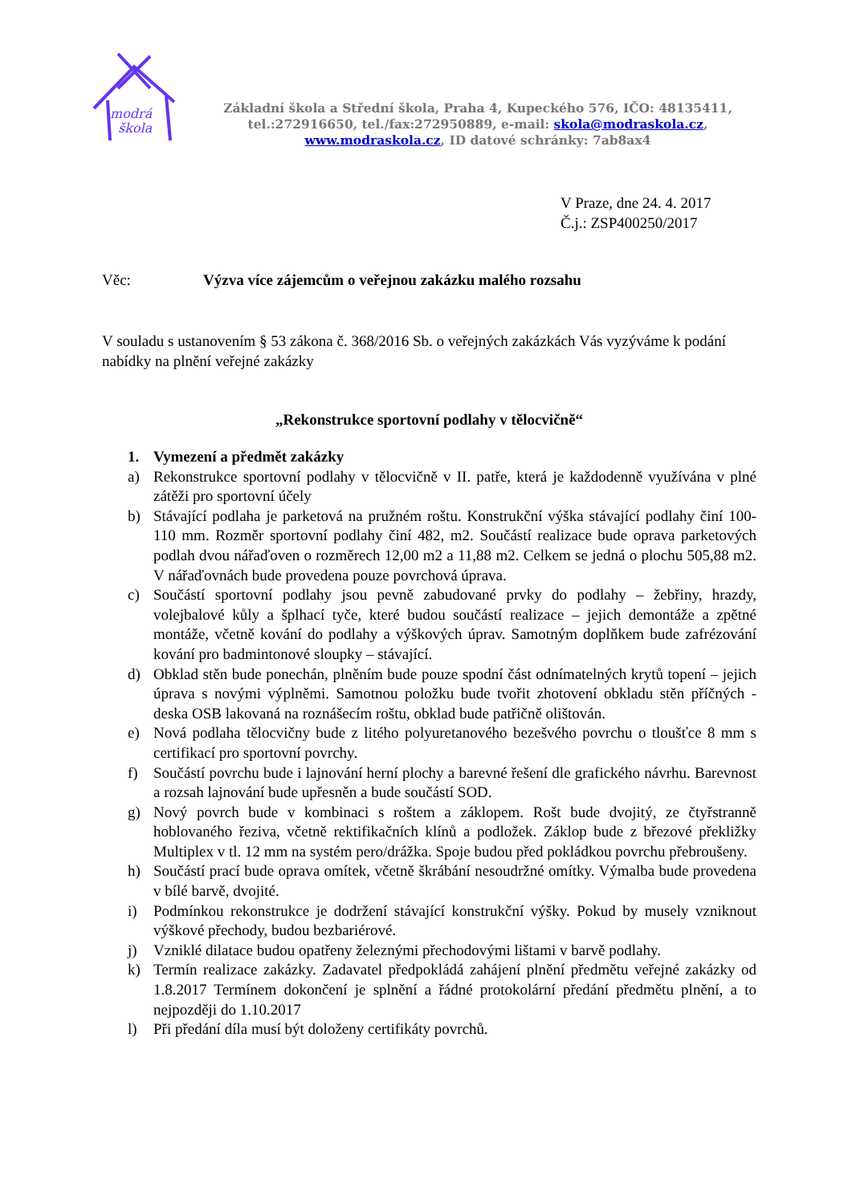modrá
škola
Základní škola a Střední škola, Praha 4, Kupeckého 576, IČO: 48135411,
tel.:272916650, tel./fax:272950889, e-mail: skola@modraskola.cz,
www.modraskola.cz, ID datové schránky: 7ab8ax4
V Praze, dne 24. 4. 2017
Č.j.: ZSP400250/2017
Věc: Výzva více zájemcům o veřejnou zakázku malého rozsahu
V souladu s ustanovením § 53 zákona č. 368/2016 Sb. o veřejných zakázkách Vás vyzýváme k podání nabídky na plnění veřejné zakázky
„Rekonstrukce sportovní podlahy v tělocvičně“
1. Vymezení a předmět zakázky
a) Rekonstrukce sportovní podlahy v tělocvičně v II. patře, která je každodenně využívána v plné zátěži pro sportovní účely
b) Stávající podlaha je parketová na pružném roštu. Konstrukční výška stávající podlahy činí 100-110 mm. Rozměr sportovní podlahy činí 482, m2. Součástí realizace bude oprava parketových podlah dvou nářaďoven o rozměrech 12,00 m2 a 11,88 m2. Celkem se jedná o plochu 505,88 m2. V nářaďovnách bude provedena pouze povrchová úprava.
c) Součástí sportovní podlahy jsou pevně zabudované prvky do podlahy – žebřiny, hrazdy, volejbalové kůly a šplhací tyče, které budou součástí realizace – jejich demontáže a zpětné montáže, včetně kování do podlahy a výškových úprav. Samotným doplňkem bude zafrézování kování pro badmintonové sloupky – stávající.
d) Obklad stěn bude ponechán, plněním bude pouze spodní část odnímatelných krytů topení – jejich úprava s novými výplněmi. Samotnou položku bude tvořit zhotovení obkladu stěn příčných - deska OSB lakovaná na roznášecím roštu, obklad bude patřičně olištován.
e) Nová podlaha tělocvičny bude z litého polyuretanového bezešvého povrchu o tloušťce 8 mm s certifikací pro sportovní povrchy.
f) Součástí povrchu bude i lajnování herní plochy a barevné řešení dle grafického návrhu. Barevnost a rozsah lajnování bude upřesněn a bude součástí SOD.
g) Nový povrch bude v kombinaci s roštem a záklopem. Rošt bude dvojitý, ze čtyřstranně hoblovaného řeziva, včetně rektifikačních klínů a podložek. Záklop bude z březové překližky Multiplex v tl. 12 mm na systém pero/drážka. Spoje budou před pokládkou povrchu přebroušeny.
h) Součástí prací bude oprava omítek, včetně škrábání nesoudržné omítky. Výmalba bude provedena v bílé barvě, dvojité.
i) Podmínkou rekonstrukce je dodržení stávající konstrukční výšky. Pokud by musely vzniknout výškové přechody, budou bezbariérové.
j) Vzniklé dilatace budou opatřeny železnými přechodovými lištami v barvě podlahy.
k) Termín realizace zakázky. Zadavatel předpokládá zahájení plnění předmětu veřejné zakázky od 1.8.2017 Termínem dokončení je splnění a řádné protokolární předání předmětu plnění, a to nejpozději do 1.10.2017
l) Při předání díla musí být doloženy certifikáty povrchů.